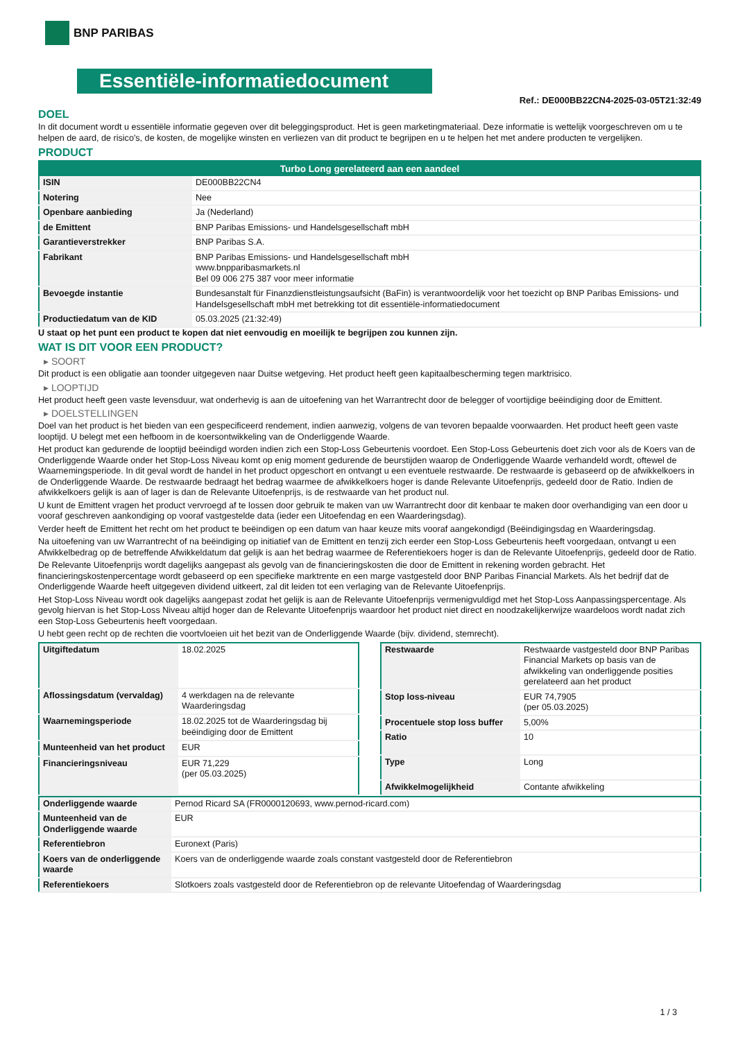BNP PARIBAS
Essentiële-informatiedocument
Ref.: DE000BB22CN4-2025-03-05T21:32:49
DOEL
In dit document wordt u essentiële informatie gegeven over dit beleggingsproduct. Het is geen marketingmateriaal. Deze informatie is wettelijk voorgeschreven om u te helpen de aard, de risico's, de kosten, de mogelijke winsten en verliezen van dit product te begrijpen en u te helpen het met andere producten te vergelijken.
PRODUCT
| Turbo Long gerelateerd aan een aandeel | |
| --- | --- |
| ISIN | DE000BB22CN4 |
| Notering | Nee |
| Openbare aanbieding | Ja (Nederland) |
| de Emittent | BNP Paribas Emissions- und Handelsgesellschaft mbH |
| Garantieverstrekker | BNP Paribas S.A. |
| Fabrikant | BNP Paribas Emissions- und Handelsgesellschaft mbH www.bnpparibasmarkets.nl Bel 09 006 275 387 voor meer informatie |
| Bevoegde instantie | Bundesanstalt für Finanzdienstleistungsaufsicht (BaFin) is verantwoordelijk voor het toezicht op BNP Paribas Emissions- und Handelsgesellschaft mbH met betrekking tot dit essentiële-informatiedocument |
| Productiedatum van de KID | 05.03.2025 (21:32:49) |
U staat op het punt een product te kopen dat niet eenvoudig en moeilijk te begrijpen zou kunnen zijn.
WAT IS DIT VOOR EEN PRODUCT?
▸ SOORT
Dit product is een obligatie aan toonder uitgegeven naar Duitse wetgeving. Het product heeft geen kapitaalbescherming tegen marktrisico.
▸ LOOPTIJD
Het product heeft geen vaste levensduur, wat onderhevig is aan de uitoefening van het Warrantrecht door de belegger of voortijdige beëindiging door de Emittent.
▸ DOELSTELLINGEN
Doel van het product is het bieden van een gespecificeerd rendement, indien aanwezig, volgens de van tevoren bepaalde voorwaarden. Het product heeft geen vaste looptijd. U belegt met een hefboom in de koersontwikkeling van de Onderliggende Waarde.
Het product kan gedurende de looptijd beëindigd worden indien zich een Stop-Loss Gebeurtenis voordoet. Een Stop-Loss Gebeurtenis doet zich voor als de Koers van de Onderliggende Waarde onder het Stop-Loss Niveau komt op enig moment gedurende de beurstijden waarop de Onderliggende Waarde verhandeld wordt, oftewel de Waarnemingsperiode. In dit geval wordt de handel in het product opgeschort en ontvangt u een eventuele restwaarde. De restwaarde is gebaseerd op de afwikkelkoers in de Onderliggende Waarde. De restwaarde bedraagt het bedrag waarmee de afwikkelkoers hoger is dande Relevante Uitoefenprijs, gedeeld door de Ratio. Indien de afwikkelkoers gelijk is aan of lager is dan de Relevante Uitoefenprijs, is de restwaarde van het product nul.
U kunt de Emittent vragen het product vervroegd af te lossen door gebruik te maken van uw Warrantrecht door dit kenbaar te maken door overhandiging van een door u vooraf geschreven aankondiging op vooraf vastgestelde data (ieder een Uitoefendag en een Waarderingsdag).
Verder heeft de Emittent het recht om het product te beëindigen op een datum van haar keuze mits vooraf aangekondigd (Beëindigingsdag en Waarderingsdag.
Na uitoefening van uw Warrantrecht of na beëindiging op initiatief van de Emittent en tenzij zich eerder een Stop-Loss Gebeurtenis heeft voorgedaan, ontvangt u een Afwikkelbedrag op de betreffende Afwikkeldatum dat gelijk is aan het bedrag waarmee de Referentiekoers hoger is dan de Relevante Uitoefenprijs, gedeeld door de Ratio.
De Relevante Uitoefenprijs wordt dagelijks aangepast als gevolg van de financieringskosten die door de Emittent in rekening worden gebracht. Het financieringskostenpercentage wordt gebaseerd op een specifieke marktrente en een marge vastgesteld door BNP Paribas Financial Markets. Als het bedrijf dat de Onderliggende Waarde heeft uitgegeven dividend uitkeert, zal dit leiden tot een verlaging van de Relevante Uitoefenprijs.
Het Stop-Loss Niveau wordt ook dagelijks aangepast zodat het gelijk is aan de Relevante Uitoefenprijs vermenigvuldigd met het Stop-Loss Aanpassingspercentage. Als gevolg hiervan is het Stop-Loss Niveau altijd hoger dan de Relevante Uitoefenprijs waardoor het product niet direct en noodzakelijkerwijze waardeloos wordt nadat zich een Stop-Loss Gebeurtenis heeft voorgedaan.
U hebt geen recht op de rechten die voortvloeien uit het bezit van de Onderliggende Waarde (bijv. dividend, stemrecht).
| Uitgiftedatum | 18.02.2025 |
| Aflossingsdatum (vervaldag) | 4 werkdagen na de relevante Waarderingsdag |
| Waarnemingsperiode | 18.02.2025 tot de Waarderingsdag bij beëindiging door de Emittent |
| Munteenheid van het product | EUR |
| Financieringsniveau | EUR 71,229 (per 05.03.2025) |
| Restwaarde | Restwaarde vastgesteld door BNP Paribas Financial Markets op basis van de afwikkeling van onderliggende posities gerelateerd aan het product |
| Stop loss-niveau | EUR 74,7905 (per 05.03.2025) |
| Procentuele stop loss buffer | 5,00% |
| Ratio | 10 |
| Type | Long |
| Afwikkelmogelijkheid | Contante afwikkeling |
| Onderliggende waarde | Pernod Ricard SA (FR0000120693, www.pernod-ricard.com) |
| Munteenheid van de Onderliggende waarde | EUR |
| Referentiebron | Euronext (Paris) |
| Koers van de onderliggende waarde | Koers van de onderliggende waarde zoals constant vastgesteld door de Referentiebron |
| Referentiekoers | Slotkoers zoals vastgesteld door de Referentiebron op de relevante Uitoefendag of Waarderingsdag |
1 / 3